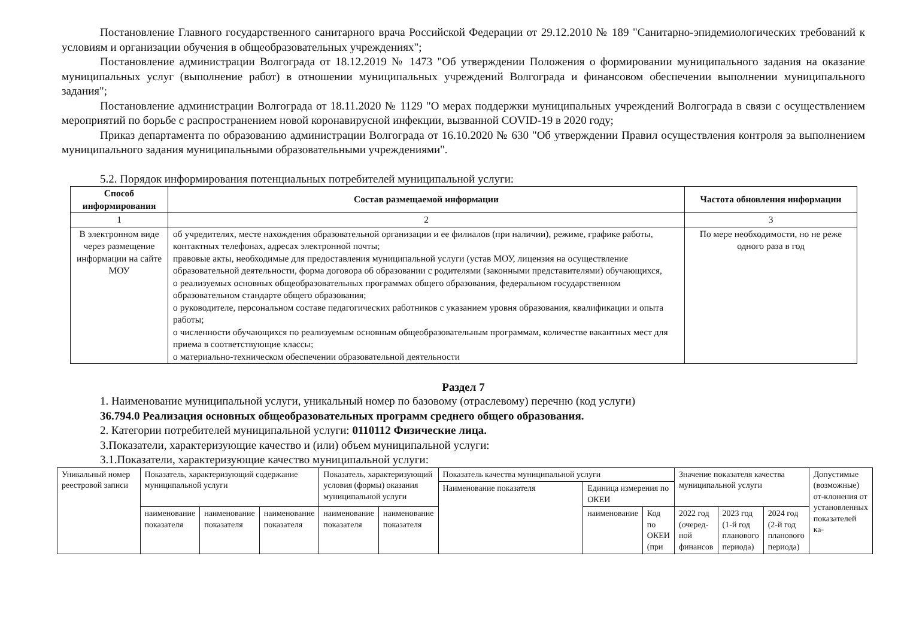Постановление Главного государственного санитарного врача Российской Федерации от 29.12.2010 № 189 "Санитарно-эпидемиологических требований к условиям и организации обучения в общеобразовательных учреждениях";
Постановление администрации Волгограда от 18.12.2019 № 1473 "Об утверждении Положения о формировании муниципального задания на оказание муниципальных услуг (выполнение работ) в отношении муниципальных учреждений Волгограда и финансовом обеспечении выполнении муниципального задания";
Постановление администрации Волгограда от 18.11.2020 № 1129 "О мерах поддержки муниципальных учреждений Волгограда в связи с осуществлением мероприятий по борьбе с распространением новой коронавирусной инфекции, вызванной COVID-19 в 2020 году;
Приказ департамента по образованию администрации Волгограда от 16.10.2020 № 630 "Об утверждении Правил осуществления контроля за выполнением муниципального задания муниципальными образовательными учреждениями".
5.2. Порядок информирования потенциальных потребителей муниципальной услуги:
| Способ информирования | Состав размещаемой информации | Частота обновления информации |
| --- | --- | --- |
| 1 | 2 | 3 |
| В электронном виде через размещение информации на сайте МОУ | об учредителях, месте нахождения образовательной организации и ее филиалов (при наличии), режиме, графике работы, контактных телефонах, адресах электронной почты; правовые акты, необходимые для предоставления муниципальной услуги (устав МОУ, лицензия на осуществление образовательной деятельности, форма договора об образовании с родителями (законными представителями) обучающихся, о реализуемых основных общеобразовательных программах общего образования, федеральном государственном образовательном стандарте общего образования; о руководителе, персональном составе педагогических работников с указанием уровня образования, квалификации и опыта работы; о численности обучающихся по реализуемым основным общеобразовательным программам, количестве вакантных мест для приема в соответствующие классы; о материально-техническом обеспечении образовательной деятельности | По мере необходимости, но не реже одного раза в год |
Раздел 7
1. Наименование муниципальной услуги, уникальный номер по базовому (отраслевому) перечню (код услуги)
36.794.0 Реализация основных общеобразовательных программ среднего общего образования.
2. Категории потребителей муниципальной услуги: 0110112 Физические лица.
3.Показатели, характеризующие качество и (или) объем муниципальной услуги:
3.1.Показатели, характеризующие качество муниципальной услуги:
| Уникальный номер реестровой записи | Показатель, характеризующий содержание муниципальной услуги | | | Показатель, характеризующий условия (формы) оказания муниципальной услуги | | Показатель качества муниципальной услуги | | | Значение показателя качества муниципальной услуги | | | Допустимые (возможные) от-клонения от установленных показателей ка- |
| | | | | | | Наименование показателя | Единица измерения по ОКЕИ | | | | | |
| | наименование показателя | наименование показателя | наименование показателя | наименование показателя | наименование показателя | | наименование | Код по ОКЕИ (при | 2022 год (очеред-ной финансов | 2023 год (1-й год планового периода) | 2024 год (2-й год планового периода) | |